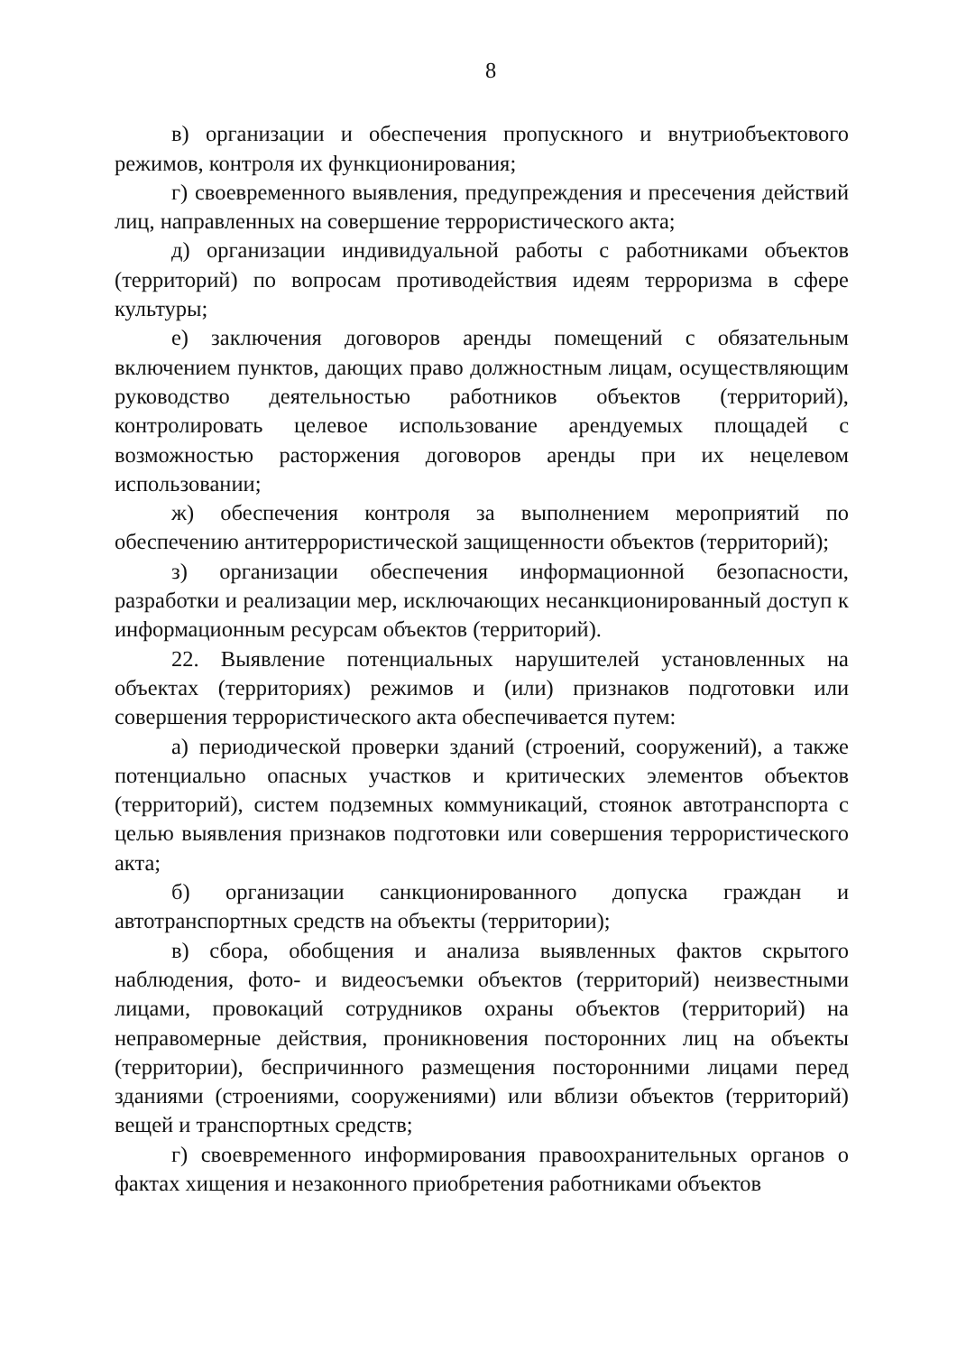8
в) организации и обеспечения пропускного и внутриобъектового режимов, контроля их функционирования;
г) своевременного выявления, предупреждения и пресечения действий лиц, направленных на совершение террористического акта;
д) организации индивидуальной работы с работниками объектов (территорий) по вопросам противодействия идеям терроризма в сфере культуры;
е) заключения договоров аренды помещений с обязательным включением пунктов, дающих право должностным лицам, осуществляющим руководство деятельностью работников объектов (территорий), контролировать целевое использование арендуемых площадей с возможностью расторжения договоров аренды при их нецелевом использовании;
ж) обеспечения контроля за выполнением мероприятий по обеспечению антитеррористической защищенности объектов (территорий);
з) организации обеспечения информационной безопасности, разработки и реализации мер, исключающих несанкционированный доступ к информационным ресурсам объектов (территорий).
22. Выявление потенциальных нарушителей установленных на объектах (территориях) режимов и (или) признаков подготовки или совершения террористического акта обеспечивается путем:
а) периодической проверки зданий (строений, сооружений), а также потенциально опасных участков и критических элементов объектов (территорий), систем подземных коммуникаций, стоянок автотранспорта с целью выявления признаков подготовки или совершения террористического акта;
б) организации санкционированного допуска граждан и автотранспортных средств на объекты (территории);
в) сбора, обобщения и анализа выявленных фактов скрытого наблюдения, фото- и видеосъемки объектов (территорий) неизвестными лицами, провокаций сотрудников охраны объектов (территорий) на неправомерные действия, проникновения посторонних лиц на объекты (территории), беспричинного размещения посторонними лицами перед зданиями (строениями, сооружениями) или вблизи объектов (территорий) вещей и транспортных средств;
г) своевременного информирования правоохранительных органов о фактах хищения и незаконного приобретения работниками объектов